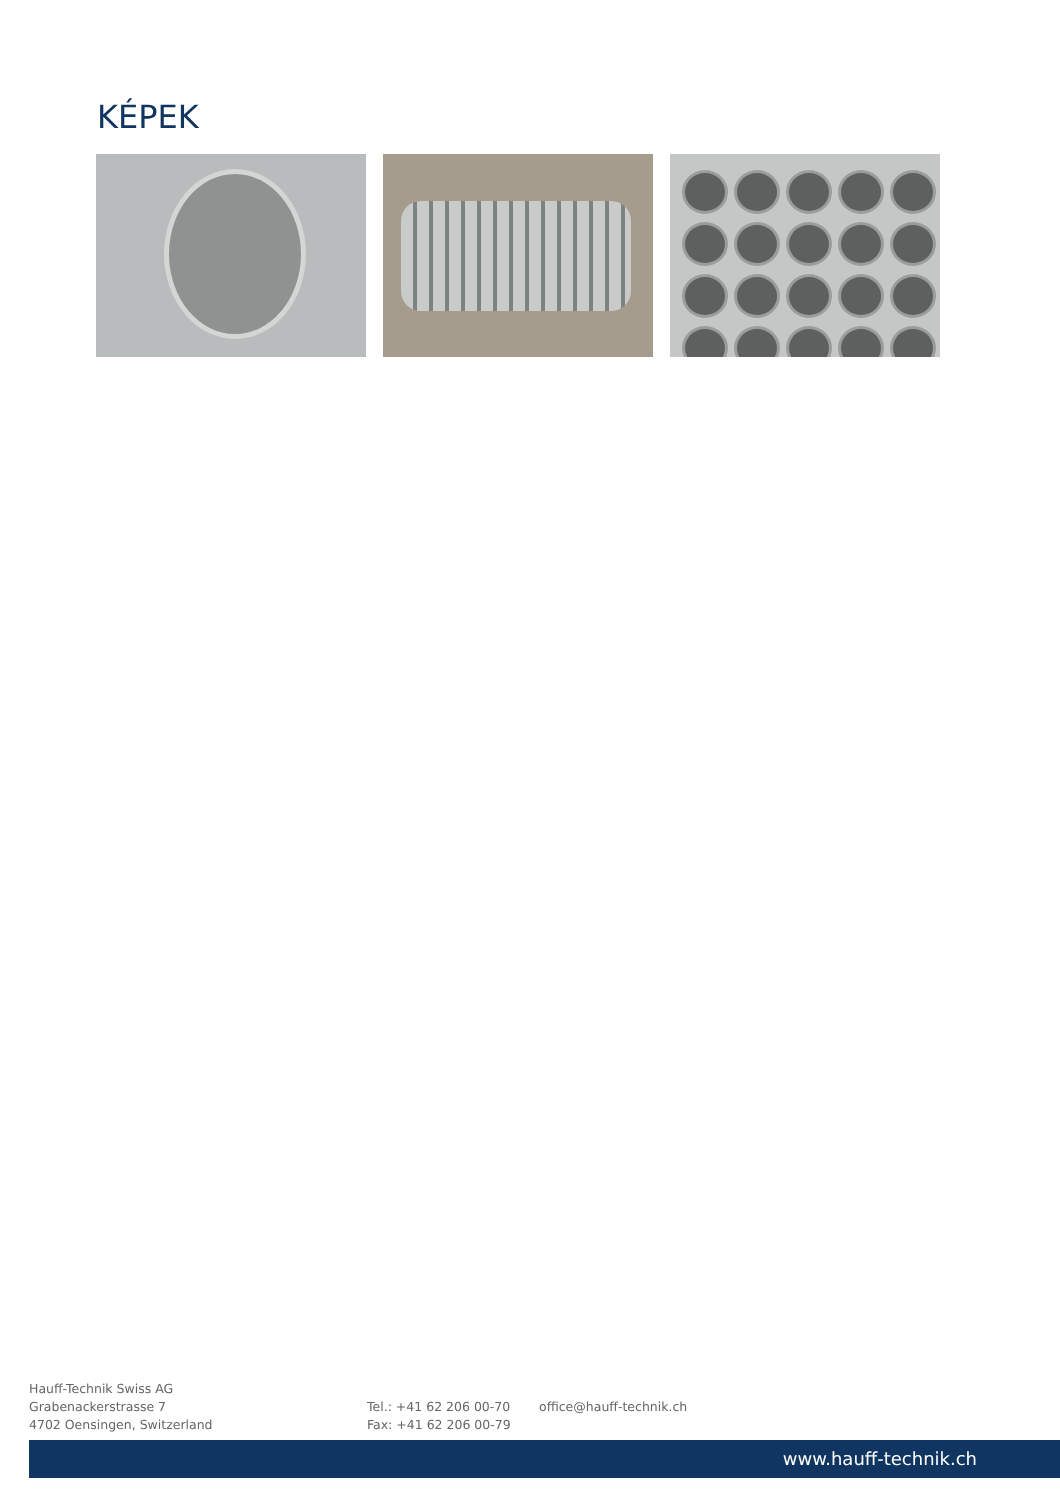KÉPEK
Hauff-Technik Swiss AG
Grabenackerstrasse 7
4702 Oensingen, Switzerland
Tel.: +41 62 206 00-70
Fax: +41 62 206 00-79
office@hauff-technik.ch
www.hauff-technik.ch